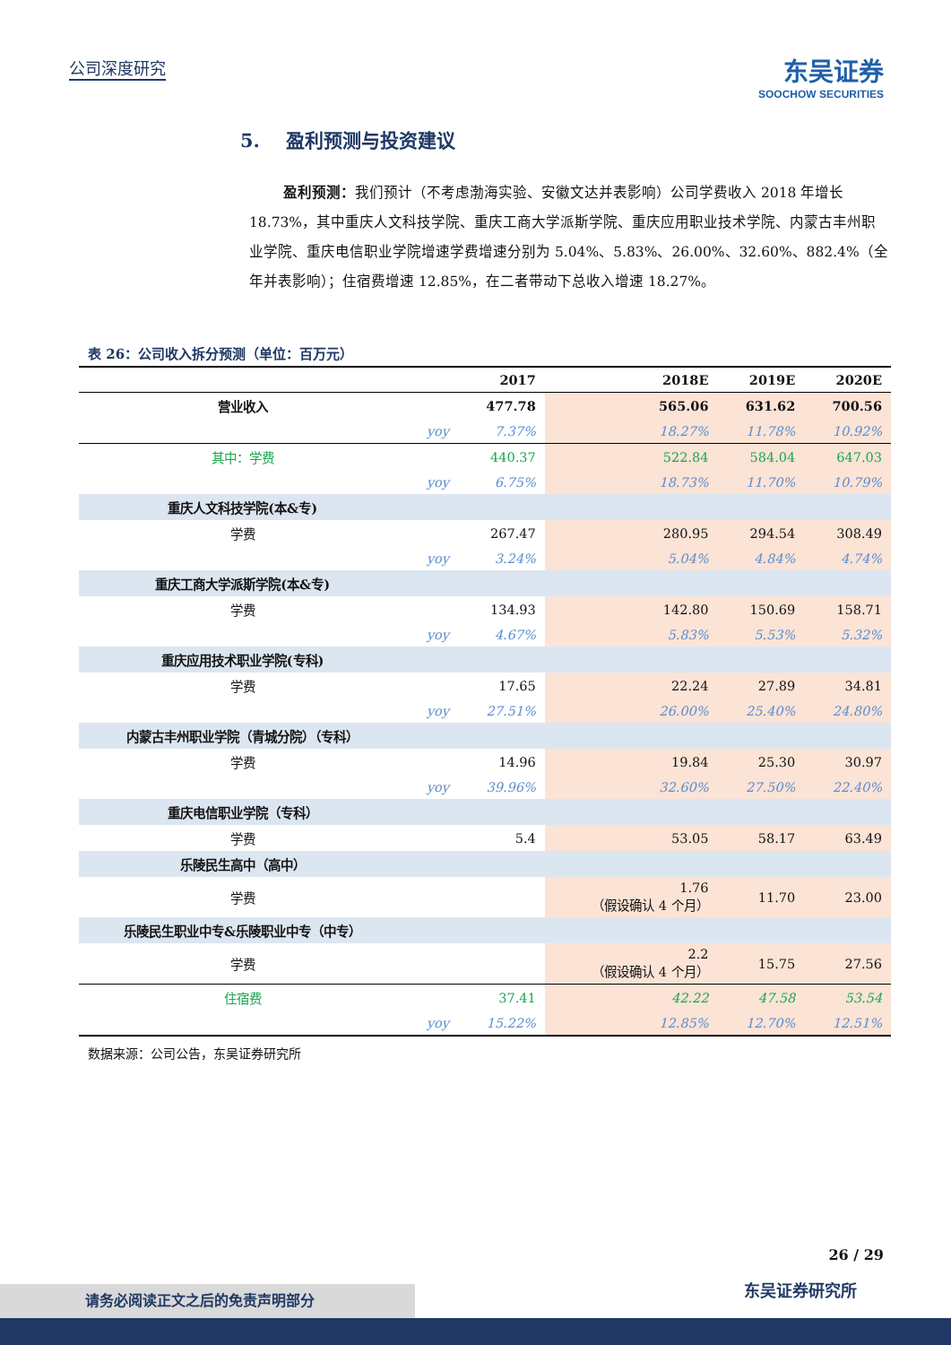公司深度研究 东吴证券
SOOCHOW SECURITIES
5. 盈利预测与投资建议
盈利预测：我们预计（不考虑渤海实验、安徽文达并表影响）公司学费收入 2018 年增长 18.73%，其中重庆人文科技学院、重庆工商大学派斯学院、重庆应用职业技术学院、内蒙古丰州职业学院、重庆电信职业学院增速学费增速分别为 5.04%、5.83%、26.00%、32.60%、882.4%（全年并表影响）；住宿费增速 12.85%，在二者带动下总收入增速 18.27%。
表 26：公司收入拆分预测（单位：百万元）
| | | 2017 | 2018E | 2019E | 2020E |
| --- | --- | --- | --- | --- | --- |
| 营业收入 | | 477.78 | 565.06 | 631.62 | 700.56 |
| | yoy | 7.37% | 18.27% | 11.78% | 10.92% |
| 其中：学费 | | 440.37 | 522.84 | 584.04 | 647.03 |
| | yoy | 6.75% | 18.73% | 11.70% | 10.79% |
| 重庆人文科技学院(本&专) | | | | | |
| 学费 | | 267.47 | 280.95 | 294.54 | 308.49 |
| | yoy | 3.24% | 5.04% | 4.84% | 4.74% |
| 重庆工商大学派斯学院(本&专) | | | | | |
| 学费 | | 134.93 | 142.80 | 150.69 | 158.71 |
| | yoy | 4.67% | 5.83% | 5.53% | 5.32% |
| 重庆应用技术职业学院(专科) | | | | | |
| 学费 | | 17.65 | 22.24 | 27.89 | 34.81 |
| | yoy | 27.51% | 26.00% | 25.40% | 24.80% |
| 内蒙古丰州职业学院（青城分院）（专科） | | | | | |
| 学费 | | 14.96 | 19.84 | 25.30 | 30.97 |
| | yoy | 39.96% | 32.60% | 27.50% | 22.40% |
| 重庆电信职业学院（专科） | | | | | |
| 学费 | | 5.4 | 53.05 | 58.17 | 63.49 |
| 乐陵民生高中（高中） | | | | | |
| 学费 | | | 1.76 （假设确认 4 个月） | 11.70 | 23.00 |
| 乐陵民生职业中专&乐陵职业中专（中专） | | | | | |
| 学费 | | | 2.2 （假设确认 4 个月） | 15.75 | 27.56 |
| 住宿费 | | 37.41 | 42.22 | 47.58 | 53.54 |
| | yoy | 15.22% | 12.85% | 12.70% | 12.51% |
数据来源：公司公告，东吴证券研究所
26 / 29
请务必阅读正文之后的免责声明部分 东吴证券研究所